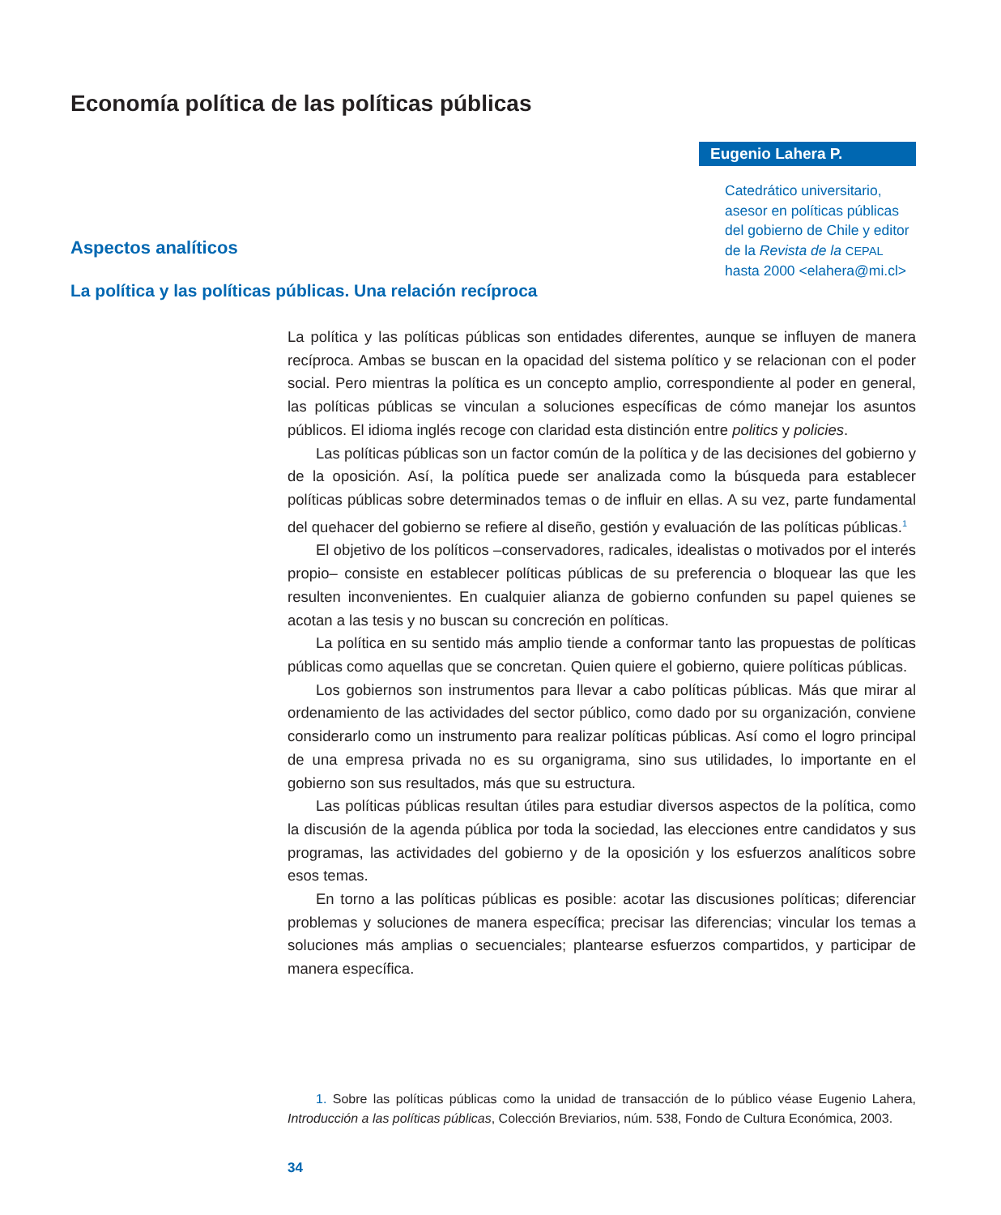Economía política de las políticas públicas
Aspectos analíticos
La política y las políticas públicas. Una relación recíproca
Eugenio Lahera P.
Catedrático universitario, asesor en políticas públicas del gobierno de Chile y editor de la Revista de la CEPAL hasta 2000 <elahera@mi.cl>
La política y las políticas públicas son entidades diferentes, aunque se influyen de manera recíproca. Ambas se buscan en la opacidad del sistema político y se relacionan con el poder social. Pero mientras la política es un concepto amplio, correspondiente al poder en general, las políticas públicas se vinculan a soluciones específicas de cómo manejar los asuntos públicos. El idioma inglés recoge con claridad esta distinción entre politics y policies.
Las políticas públicas son un factor común de la política y de las decisiones del gobierno y de la oposición. Así, la política puede ser analizada como la búsqueda para establecer políticas públicas sobre determinados temas o de influir en ellas. A su vez, parte fundamental del quehacer del gobierno se refiere al diseño, gestión y evaluación de las políticas públicas.<sup>1</sup>
El objetivo de los políticos –conservadores, radicales, idealistas o motivados por el interés propio– consiste en establecer políticas públicas de su preferencia o bloquear las que les resulten inconvenientes. En cualquier alianza de gobierno confunden su papel quienes se acotan a las tesis y no buscan su concreción en políticas.
La política en su sentido más amplio tiende a conformar tanto las propuestas de políticas públicas como aquellas que se concretan. Quien quiere el gobierno, quiere políticas públicas.
Los gobiernos son instrumentos para llevar a cabo políticas públicas. Más que mirar al ordenamiento de las actividades del sector público, como dado por su organización, conviene considerarlo como un instrumento para realizar políticas públicas. Así como el logro principal de una empresa privada no es su organigrama, sino sus utilidades, lo importante en el gobierno son sus resultados, más que su estructura.
Las políticas públicas resultan útiles para estudiar diversos aspectos de la política, como la discusión de la agenda pública por toda la sociedad, las elecciones entre candidatos y sus programas, las actividades del gobierno y de la oposición y los esfuerzos analíticos sobre esos temas.
En torno a las políticas públicas es posible: acotar las discusiones políticas; diferenciar problemas y soluciones de manera específica; precisar las diferencias; vincular los temas a soluciones más amplias o secuenciales; plantearse esfuerzos compartidos, y participar de manera específica.
1. Sobre las políticas públicas como la unidad de transacción de lo público véase Eugenio Lahera, Introducción a las políticas públicas, Colección Breviarios, núm. 538, Fondo de Cultura Económica, 2003.
34